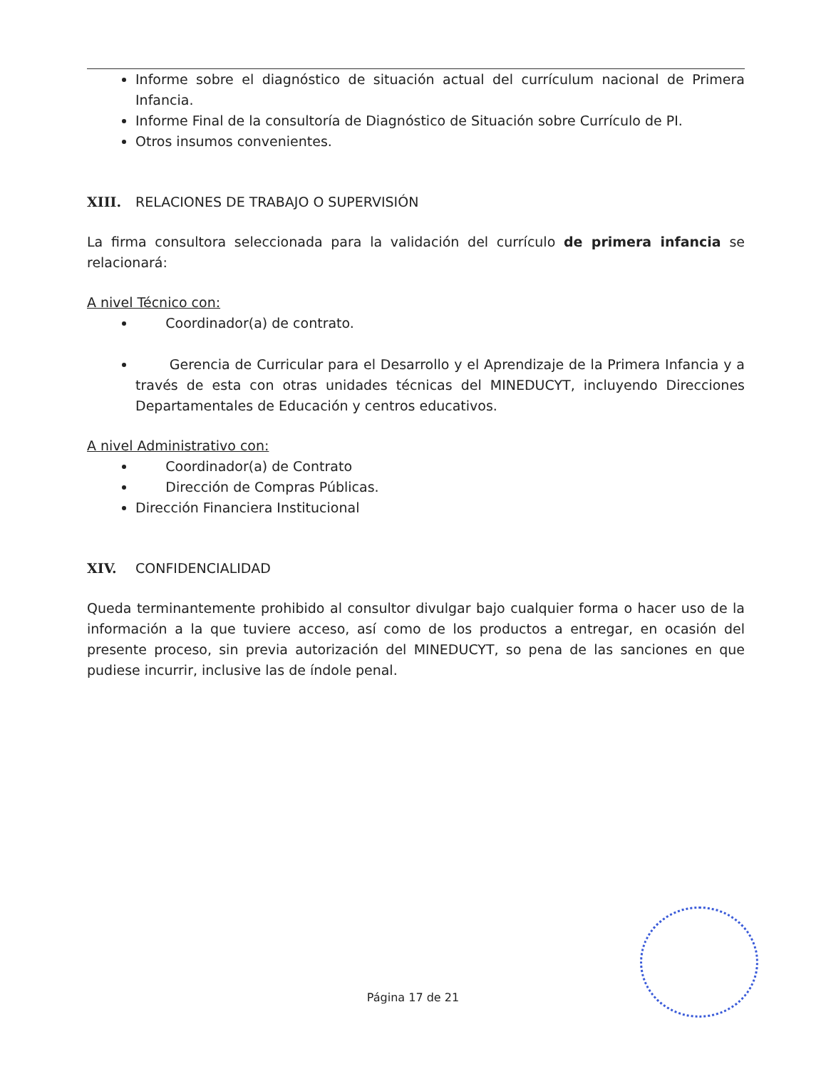Informe sobre el diagnóstico de situación actual del currículum nacional de Primera Infancia.
Informe Final de la consultoría de Diagnóstico de Situación sobre Currículo de PI.
Otros insumos convenientes.
XIII. RELACIONES DE TRABAJO O SUPERVISIÓN
La firma consultora seleccionada para la validación del currículo de primera infancia se relacionará:
A nivel Técnico con:
Coordinador(a) de contrato.
Gerencia de Curricular para el Desarrollo y el Aprendizaje de la Primera Infancia y a través de esta con otras unidades técnicas del MINEDUCYT, incluyendo Direcciones Departamentales de Educación y centros educativos.
A nivel Administrativo con:
Coordinador(a) de Contrato
Dirección de Compras Públicas.
Dirección Financiera Institucional
XIV. CONFIDENCIALIDAD
Queda terminantemente prohibido al consultor divulgar bajo cualquier forma o hacer uso de la información a la que tuviere acceso, así como de los productos a entregar, en ocasión del presente proceso, sin previa autorización del MINEDUCYT, so pena de las sanciones en que pudiese incurrir, inclusive las de índole penal.
Página 17 de 21